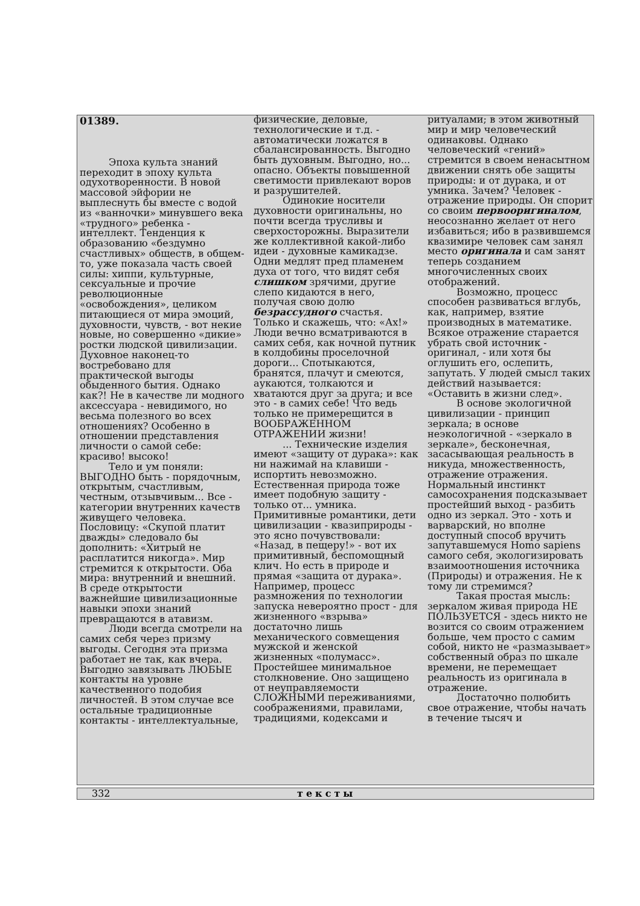01389.
Эпоха культа знаний переходит в эпоху культа одухотворенности. В новой массовой эйфории не выплеснуть бы вместе с водой из «ванночки» минувшего века «трудного» ребенка - интеллект. Тенденция к образованию «бездумно счастливых» обществ, в общем-то, уже показала часть своей силы: хиппи, культурные, сексуальные и прочие революционные «освобождения», целиком питающиеся от мира эмоций, духовности, чувств, - вот некие новые, но совершенно «дикие» ростки людской цивилизации. Духовное наконец-то востребовано для практической выгоды обыденного бытия. Однако как?! Не в качестве ли модного аксессуара - невидимого, но весьма полезного во всех отношениях? Особенно в отношении представления личности о самой себе: красиво! высоко!
Тело и ум поняли: ВЫГОДНО быть - порядочным, открытым, счастливым, честным, отзывчивым... Все - категории внутренних качеств живущего человека. Пословицу: «Скупой платит дважды» следовало бы дополнить: «Хитрый не расплатится никогда». Мир стремится к открытости. Оба мира: внутренний и внешний. В среде открытости важнейшие цивилизационные навыки эпохи знаний превращаются в атавизм.
Люди всегда смотрели на самих себя через призму выгоды. Сегодня эта призма работает не так, как вчера. Выгодно завязывать ЛЮБЫЕ контакты на уровне качественного подобия личностей. В этом случае все остальные традиционные контакты - интеллектуальные, физические, деловые, технологические и т.д. - автоматически ложатся в сбалансированность. Выгодно быть духовным. Выгодно, но... опасно. Объекты повышенной светимости привлекают воров и разрушителей.
Одинокие носители духовности оригинальны, но почти всегда трусливы и сверхосторожны. Выразители же коллективной какой-либо идеи - духовные камикадзе. Одни медлят пред пламенем духа от того, что видят себя слишком зрячими, другие слепо кидаются в него, получая свою долю безрассудного счастья. Только и скажешь, что: «Ах!» Люди вечно всматриваются в самих себя, как ночной путник в колдобины проселочной дороги... Спотыкаются, бранятся, плачут и смеются, аукаются, толкаются и хватаются друг за друга; и все это - в самих себе! Что ведь только не примерещится в ВООБРАЖЕННОМ ОТРАЖЕНИИ жизни!
... Технические изделия имеют «защиту от дурака»: как ни нажимай на клавиши - испортить невозможно. Естественная природа тоже имеет подобную защиту - только от... умника. Примитивные романтики, дети цивилизации - квазиприроды - это ясно почувствовали: «Назад, в пещеру!» - вот их примитивный, беспомощный клич. Но есть в природе и прямая «защита от дурака». Например, процесс размножения по технологии запуска невероятно прост - для жизненного «взрыва» достаточно лишь механического совмещения мужской и женской жизненных «полумасс». Простейшее минимальное столкновение. Оно защищено от неуправляемости СЛОЖНЫМИ переживаниями, соображениями, правилами, традициями, кодексами и ритуалами; в этом животный мир и мир человеческий одинаковы. Однако человеческий «гений» стремится в своем ненасытном движении снять обе защиты природы: и от дурака, и от умника. Зачем? Человек - отражение природы. Он спорит со своим первооригиналом, неосознанно желает от него избавиться; ибо в развившемся квазимире человек сам занял место оригинала и сам занят теперь созданием многочисленных своих отображений.
Возможно, процесс способен развиваться вглубь, как, например, взятие производных в математике. Всякое отражение старается убрать свой источник - оригинал, - или хотя бы оглушить его, ослепить, запутать. У людей смысл таких действий называется: «Оставить в жизни след».
В основе экологичной цивилизации - принцип зеркала; в основе неэкологичной - «зеркало в зеркале», бесконечная, засасывающая реальность в никуда, множественность, отражение отражения. Нормальный инстинкт самосохранения подсказывает простейший выход - разбить одно из зеркал. Это - хоть и варварский, но вполне доступный способ вручить запутавшемуся Homo sapiens самого себя, экологизировать взаимоотношения источника (Природы) и отражения. Не к тому ли стремимся?
Такая простая мысль: зеркалом живая природа НЕ ПОЛЬЗУЕТСЯ - здесь никто не возится со своим отражением больше, чем просто с самим собой, никто не «размазывает» собственный образ по шкале времени, не перемещает реальность из оригинала в отражение.
Достаточно полюбить свое отражение, чтобы начать в течение тысяч и
332 тексты